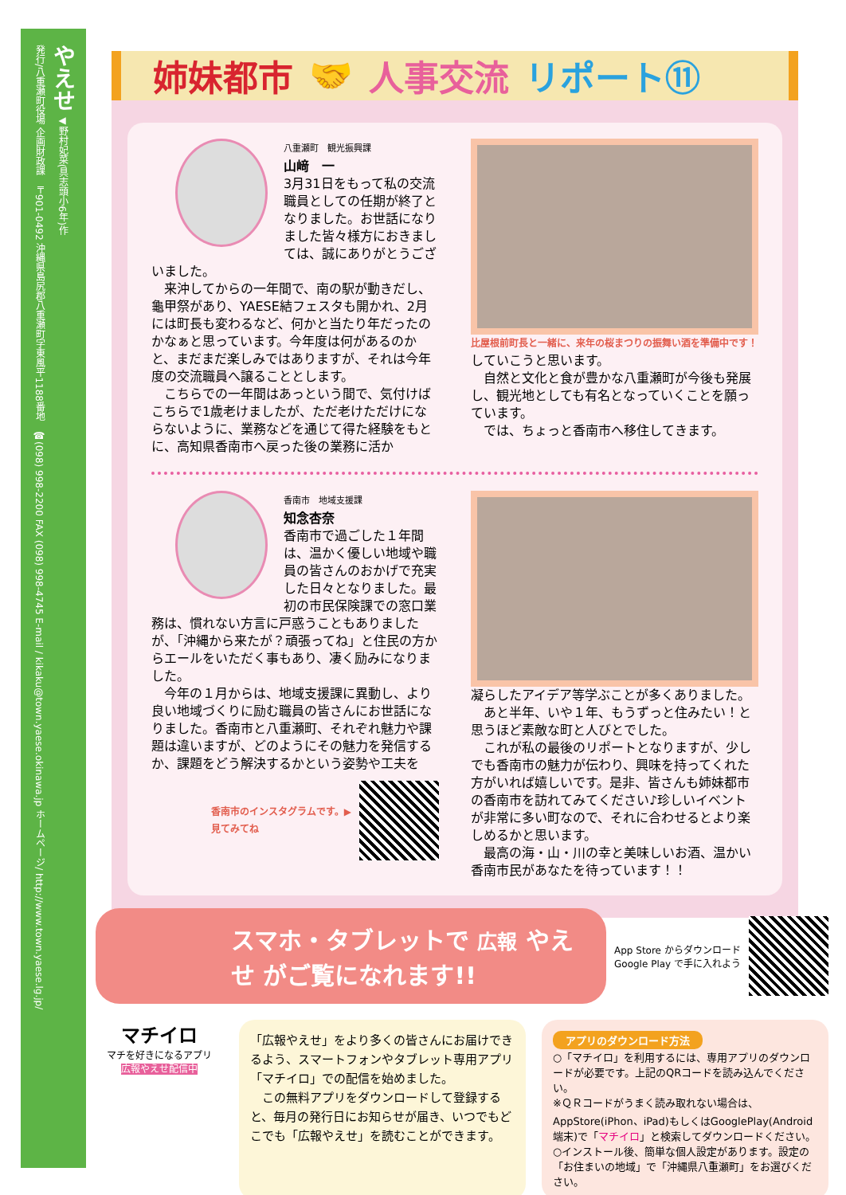やえせ ◀野村妃菜(具志頭小6年)作
発行/八重瀬町役場 企画財政課　〒901-0492 沖縄県島尻郡八重瀬町字東風平1188番地　☎(098) 998-2200 FAX (098) 998-4745 E-mail / kikaku@town.yaese.okinawa.jp ホームページ/ http://www.town.yaese.lg.jp/
姉妹都市 🤝 人事交流 リポート⑪
八重瀬町　観光振興課
山﨑　一
3月31日をもって私の交流職員としての任期が終了となりました。お世話になりました皆々様方におきましては、誠にありがとうございました。
　来沖してからの一年間で、南の駅が動きだし、龜甲祭があり、YAESE結フェスタも開かれ、2月には町長も変わるなど、何かと当たり年だったのかなぁと思っています。今年度は何があるのかと、まだまだ楽しみではありますが、それは今年度の交流職員へ譲ることとします。
　こちらでの一年間はあっという間で、気付けばこちらで1歳老けましたが、ただ老けただけにならないように、業務などを通じて得た経験をもとに、高知県香南市へ戻った後の業務に活か
比屋根前町長と一緒に、来年の桜まつりの振舞い酒を準備中です！
していこうと思います。
　自然と文化と食が豊かな八重瀬町が今後も発展し、観光地としても有名となっていくことを願っています。
　では、ちょっと香南市へ移住してきます。
香南市　地域支援課
知念杏奈
香南市で過ごした１年間は、温かく優しい地域や職員の皆さんのおかげで充実した日々となりました。最初の市民保険課での窓口業務は、慣れない方言に戸惑うこともありましたが、「沖縄から来たが？頑張ってね」と住民の方からエールをいただく事もあり、凄く励みになりました。
　今年の１月からは、地域支援課に異動し、より良い地域づくりに励む職員の皆さんにお世話になりました。香南市と八重瀬町、それぞれ魅力や課題は違いますが、どのようにその魅力を発信するか、課題をどう解決するかという姿勢や工夫を
香南市のインスタグラムです。▶
見てみてね
凝らしたアイデア等学ぶことが多くありました。
　あと半年、いや１年、もうずっと住みたい！と思うほど素敵な町と人びとでした。
　これが私の最後のリポートとなりますが、少しでも香南市の魅力が伝わり、興味を持ってくれた方がいれば嬉しいです。是非、皆さんも姉妹都市の香南市を訪れてみてください♪珍しいイベントが非常に多い町なので、それに合わせるとより楽しめるかと思います。
　最高の海・山・川の幸と美味しいお酒、温かい香南市民があなたを待っています！！
スマホ・タブレットで 広報 やえせ がご覧になれます!!
App Store からダウンロード
Google Play で手に入れよう
マチイロ
マチを好きになるアプリ
広報やえせ配信中
「広報やえせ」をより多くの皆さんにお届けできるよう、スマートフォンやタブレット専用アプリ「マチイロ」での配信を始めました。
　この無料アプリをダウンロードして登録すると、毎月の発行日にお知らせが届き、いつでもどこでも「広報やえせ」を読むことができます。
アプリのダウンロード方法
○「マチイロ」を利用するには、専用アプリのダウンロードが必要です。上記のQRコードを読み込んでください。
※ＱＲコードがうまく読み取れない場合は、AppStore(iPhon、iPad)もしくはGooglePlay(Android端末)で「マチイロ」と検索してダウンロードください。
○インストール後、簡単な個人設定があります。設定の「お住まいの地域」で「沖縄県八重瀬町」をお選びください。